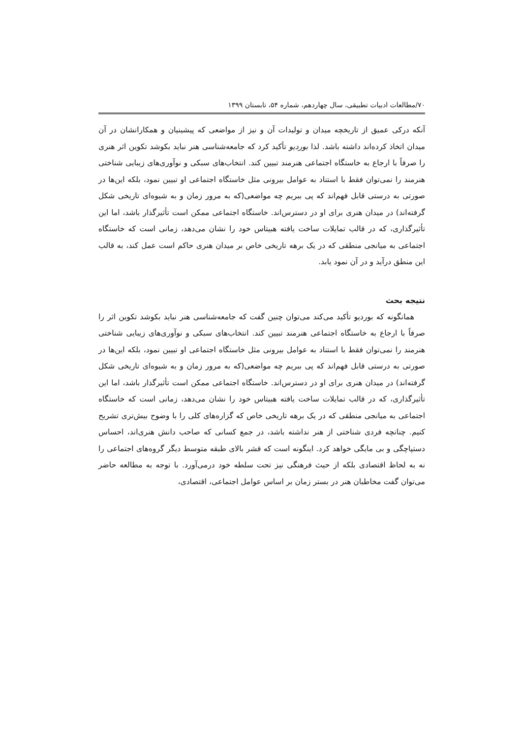۷۰/مطالعات ادبیات تطبیقی، سال چهاردهم، شماره ۵۴، تابستان ۱۳۹۹
آنکه درکی عمیق از تاریخچه میدان و تولیدات آن و نیز از مواضعی که پیشینیان و همکارانشان در آن میدان اتخاذ کرده‌اند داشته باشد. لذا بوردیو تأکید کرد که جامعه‌شناسی هنر نباید بکوشد تکوین اثر هنری را صرفاً با ارجاع به خاستگاه اجتماعی هنرمند تبیین کند. انتخاب‌های سبکی و نوآوری‌های زیبایی شناختی هنرمند را نمی‌توان فقط با استناد به عوامل بیرونی مثل خاستگاه اجتماعی او تبیین نمود، بلکه این‌ها در صورتی به درستی قابل فهم‌اند که پی ببریم چه مواضعی(که به مرور زمان و به شیوه‌ای تاریخی شکل گرفته‌اند) در میدان هنری برای او در دسترس‌اند. خاستگاه اجتماعی ممکن است تأثیرگذار باشد، اما این تأثیرگذاری، که در قالب تمایلات ساخت یافته هبیتاس خود را نشان می‌دهد، زمانی است که خاستگاه اجتماعی به میانجی منطقی که در یک برهه تاریخی خاص بر میدان هنری حاکم است عمل کند، به قالب این منطق درآید و در آن نمود یابد.
نتیجه بحث
همانگونه که بوردیو تأکید می‌کند می‌توان چنین گفت که جامعه‌شناسی هنر نباید بکوشد تکوین اثر را صرفاً با ارجاع به خاستگاه اجتماعی هنرمند تبیین کند. انتخاب‌های سبکی و نوآوری‌های زیبایی شناختی هنرمند را نمی‌توان فقط با استناد به عوامل بیرونی مثل خاستگاه اجتماعی او تبیین نمود، بلکه این‌ها در صورتی به درستی قابل فهم‌اند که پی ببریم چه مواضعی(که به مرور زمان و به شیوه‌ای تاریخی شکل گرفته‌اند) در میدان هنری برای او در دسترس‌اند. خاستگاه اجتماعی ممکن است تأثیرگذار باشد، اما این تأثیرگذاری، که در قالب تمایلات ساخت یافته هبیتاس خود را نشان می‌دهد، زمانی است که خاستگاه اجتماعی به میانجی منطقی که در یک برهه تاریخی خاص که گزاره‌های کلی را با وضوح بیش‌تری تشریح کنیم. چنانچه فردی شناختی از هنر نداشته باشد، در جمع کسانی که صاحب دانش هنری‌اند، احساس دستپاچگی و بی مایگی خواهد کرد. اینگونه است که قشر بالای طبقه متوسط دیگر گروه‌های اجتماعی را نه به لحاظ اقتصادی بلکه از حیث فرهنگی نیز تحت سلطه خود درمی‌آورد. با توجه به مطالعه حاضر می‌توان گفت مخاطبان هنر در بستر زمان بر اساس عوامل اجتماعی، اقتصادی،